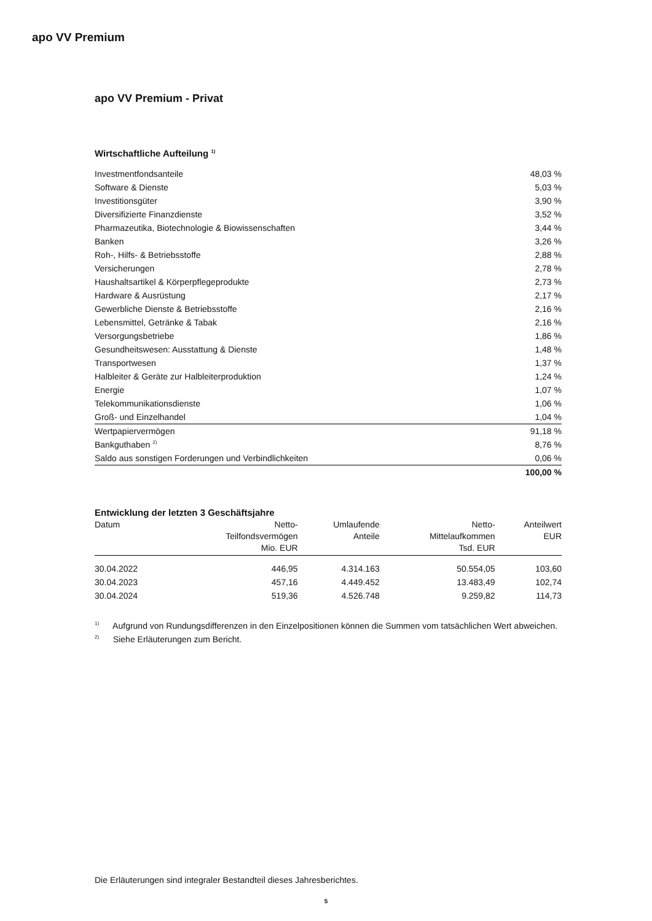apo VV Premium
apo VV Premium - Privat
Wirtschaftliche Aufteilung <sup>1)</sup>
| Investmentfondsanteile | 48,03 % |
| Software & Dienste | 5,03 % |
| Investitionsgüter | 3,90 % |
| Diversifizierte Finanzdienste | 3,52 % |
| Pharmazeutika, Biotechnologie & Biowissenschaften | 3,44 % |
| Banken | 3,26 % |
| Roh-, Hilfs- & Betriebsstoffe | 2,88 % |
| Versicherungen | 2,78 % |
| Haushaltsartikel & Körperpflegeprodukte | 2,73 % |
| Hardware & Ausrüstung | 2,17 % |
| Gewerbliche Dienste & Betriebsstoffe | 2,16 % |
| Lebensmittel, Getränke & Tabak | 2,16 % |
| Versorgungsbetriebe | 1,86 % |
| Gesundheitswesen: Ausstattung & Dienste | 1,48 % |
| Transportwesen | 1,37 % |
| Halbleiter & Geräte zur Halbleiterproduktion | 1,24 % |
| Energie | 1,07 % |
| Telekommunikationsdienste | 1,06 % |
| Groß- und Einzelhandel | 1,04 % |
| Wertpapiervermögen | 91,18 % |
| Bankguthaben <sup>2)</sup> | 8,76 % |
| Saldo aus sonstigen Forderungen und Verbindlichkeiten | 0,06 % |
| | 100,00 % |
Entwicklung der letzten 3 Geschäftsjahre
| Datum | Netto- Teilfondsvermögen Mio. EUR | Umlaufende Anteile | Netto- Mittelaufkommen Tsd. EUR | Anteilwert EUR |
| --- | --- | --- | --- | --- |
| 30.04.2022 | 446,95 | 4.314.163 | 50.554,05 | 103,60 |
| 30.04.2023 | 457,16 | 4.449.452 | 13.483,49 | 102,74 |
| 30.04.2024 | 519,36 | 4.526.748 | 9.259,82 | 114,73 |
<sup>1)</sup> Aufgrund von Rundungsdifferenzen in den Einzelpositionen können die Summen vom tatsächlichen Wert abweichen.
<sup>2)</sup> Siehe Erläuterungen zum Bericht.
Die Erläuterungen sind integraler Bestandteil dieses Jahresberichtes.
5